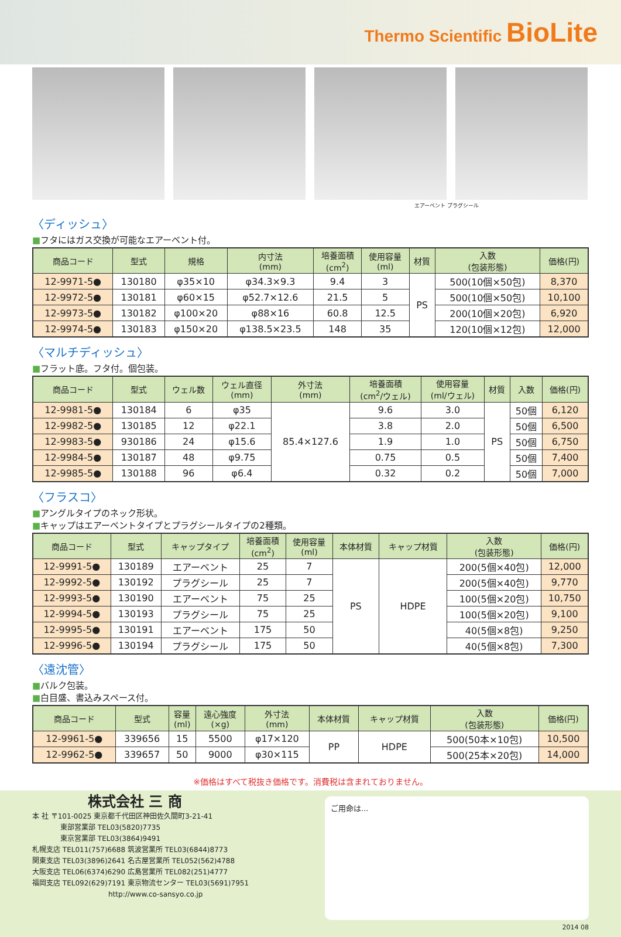Thermo Scientific BioLite
エアーベント プラグシール
〈ディッシュ〉
■フタにはガス交換が可能なエアーベント付。
| 商品コード | 型式 | 規格 | 内寸法 (mm) | 培養面積 (cm<sup>2</sup>) | 使用容量 (ml) | 材質 | 入数 (包装形態) | 価格(円) |
| --- | --- | --- | --- | --- | --- | --- | --- | --- |
| 12-9971-5● | 130180 | φ35×10 | φ34.3×9.3 | 9.4 | 3 | PS | 500(10個×50包) | 8,370 |
| 12-9972-5● | 130181 | φ60×15 | φ52.7×12.6 | 21.5 | 5 | | 500(10個×50包) | 10,100 |
| 12-9973-5● | 130182 | φ100×20 | φ88×16 | 60.8 | 12.5 | | 200(10個×20包) | 6,920 |
| 12-9974-5● | 130183 | φ150×20 | φ138.5×23.5 | 148 | 35 | | 120(10個×12包) | 12,000 |
〈マルチディッシュ〉
■フラット底。フタ付。個包装。
| 商品コード | 型式 | ウェル数 | ウェル直径 (mm) | 外寸法 (mm) | 培養面積 (cm<sup>2</sup>/ウェル) | 使用容量 (ml/ウェル) | 材質 | 入数 | 価格(円) |
| --- | --- | --- | --- | --- | --- | --- | --- | --- | --- |
| 12-9981-5● | 130184 | 6 | φ35 | 85.4×127.6 | 9.6 | 3.0 | PS | 50個 | 6,120 |
| 12-9982-5● | 130185 | 12 | φ22.1 | | 3.8 | 2.0 | | 50個 | 6,500 |
| 12-9983-5● | 930186 | 24 | φ15.6 | | 1.9 | 1.0 | | 50個 | 6,750 |
| 12-9984-5● | 130187 | 48 | φ9.75 | | 0.75 | 0.5 | | 50個 | 7,400 |
| 12-9985-5● | 130188 | 96 | φ6.4 | | 0.32 | 0.2 | | 50個 | 7,000 |
〈フラスコ〉
■アングルタイプのネック形状。
■キャップはエアーベントタイプとプラグシールタイプの2種類。
| 商品コード | 型式 | キャップタイプ | 培養面積 (cm<sup>2</sup>) | 使用容量 (ml) | 本体材質 | キャップ材質 | 入数 (包装形態) | 価格(円) |
| --- | --- | --- | --- | --- | --- | --- | --- | --- |
| 12-9991-5● | 130189 | エアーベント | 25 | 7 | PS | HDPE | 200(5個×40包) | 12,000 |
| 12-9992-5● | 130192 | プラグシール | 25 | 7 | | | 200(5個×40包) | 9,770 |
| 12-9993-5● | 130190 | エアーベント | 75 | 25 | | | 100(5個×20包) | 10,750 |
| 12-9994-5● | 130193 | プラグシール | 75 | 25 | | | 100(5個×20包) | 9,100 |
| 12-9995-5● | 130191 | エアーベント | 175 | 50 | | | 40(5個×8包) | 9,250 |
| 12-9996-5● | 130194 | プラグシール | 175 | 50 | | | 40(5個×8包) | 7,300 |
〈遠沈管〉
■バルク包装。
■白目盛、書込みスペース付。
| 商品コード | 型式 | 容量 (ml) | 遠心強度 (×g) | 外寸法 (mm) | 本体材質 | キャップ材質 | 入数 (包装形態) | 価格(円) |
| --- | --- | --- | --- | --- | --- | --- | --- | --- |
| 12-9961-5● | 339656 | 15 | 5500 | φ17×120 | PP | HDPE | 500(50本×10包) | 10,500 |
| 12-9962-5● | 339657 | 50 | 9000 | φ30×115 | | | 500(25本×20包) | 14,000 |
※価格はすべて税抜き価格です。消費税は含まれておりません。
株式会社 三 商
本 社 〒101-0025 東京都千代田区神田佐久間町3-21-41
    東部営業部 TEL03(5820)7735
    東京営業部 TEL03(3864)9491
札幌支店 TEL011(757)6688 筑波営業所 TEL03(6844)8773
関東支店 TEL03(3896)2641 名古屋営業所 TEL052(562)4788
大阪支店 TEL06(6374)6290 広島営業所 TEL082(251)4777
福岡支店 TEL092(629)7191 東京物流センター TEL03(5691)7951
http://www.co-sansyo.co.jp
ご用命は...
2014 08